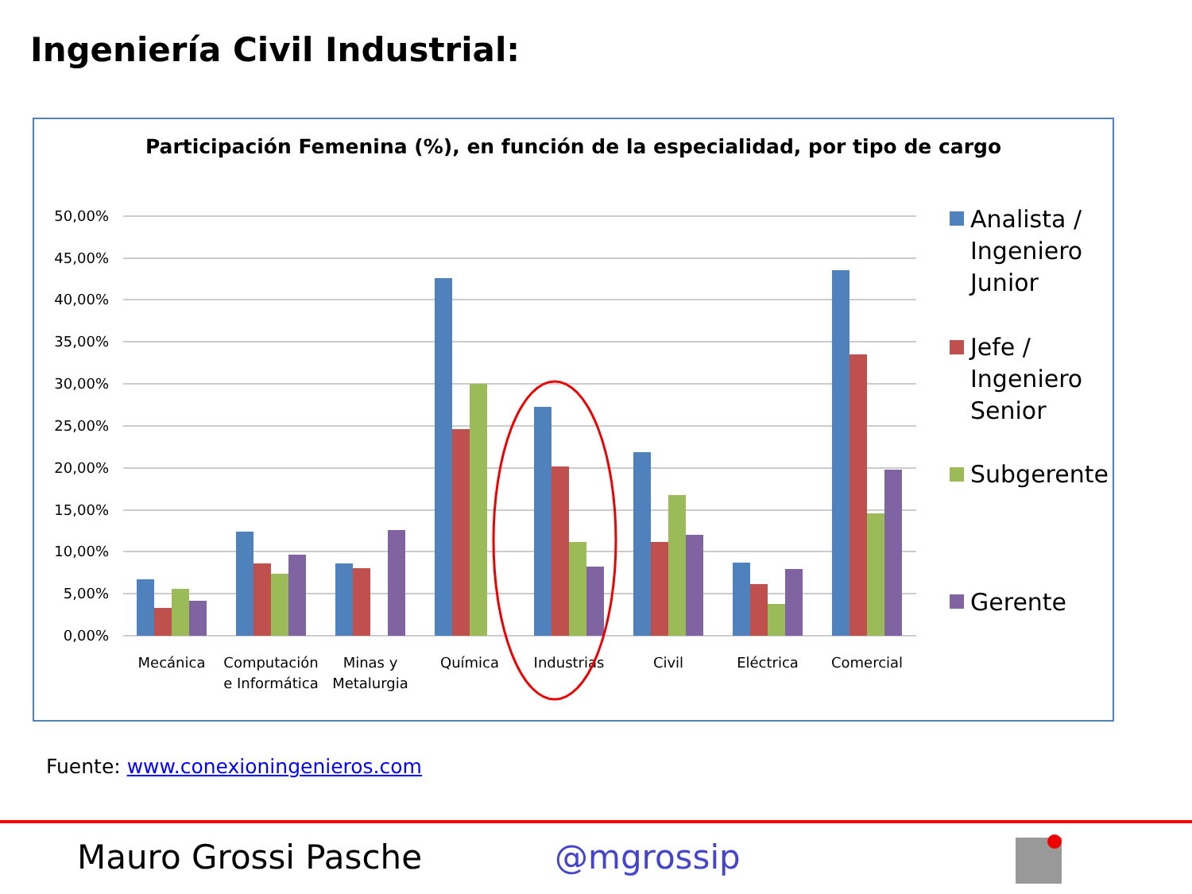Ingeniería Civil Industrial:
Participación Femenina (%), en función de la especialidad, por tipo de cargo
50,00%
45,00%
40,00%
35,00%
30,00%
25,00%
20,00%
15,00%
10,00%
5,00%
0,00%
Mecánica
Computación
e Informática
Minas y
Metalurgia
Química
Industrias
Civil
Eléctrica
Comercial
Analista /
Ingeniero
Junior
Jefe /
Ingeniero
Senior
Subgerente
Gerente
Fuente: www.conexioningenieros.com
Mauro Grossi Pasche @mgrossip